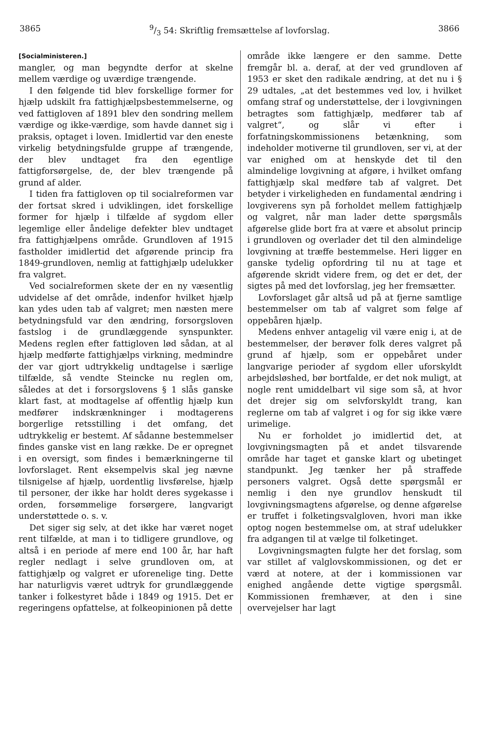38659/3 54: Skriftlig fremsættelse af lovforslag. 3866
[Socialministeren.]
mangler, og man begyndte derfor at skelne mellem værdige og uværdige trængende.
I den følgende tid blev forskellige former for hjælp udskilt fra fattighjælpsbestemmelserne, og ved fattigloven af 1891 blev den sondring mellem værdige og ikke-værdige, som havde dannet sig i praksis, optaget i loven. Imidlertid var den eneste virkelig betydningsfulde gruppe af trængende, der blev undtaget fra den egentlige fattigforsørgelse, de, der blev trængende på grund af alder.
I tiden fra fattigloven op til socialreformen var der fortsat skred i udviklingen, idet forskellige former for hjælp i tilfælde af sygdom eller legemlige eller åndelige defekter blev undtaget fra fattighjælpens område. Grundloven af 1915 fastholder imidlertid det afgørende princip fra 1849-grundloven, nemlig at fattighjælp udelukker fra valgret.
Ved socialreformen skete der en ny væsentlig udvidelse af det område, indenfor hvilket hjælp kan ydes uden tab af valgret; men næsten mere betydningsfuld var den ændring, forsorgsloven fastslog i de grundlæggende synspunkter. Medens reglen efter fattigloven lød sådan, at al hjælp medførte fattighjælps virkning, medmindre der var gjort udtrykkelig undtagelse i særlige tilfælde, så vendte Steincke nu reglen om, således at det i forsorgslovens § 1 slås ganske klart fast, at modtagelse af offentlig hjælp kun medfører indskrænkninger i modtagerens borgerlige retsstilling i det omfang, det udtrykkelig er bestemt. Af sådanne bestemmelser findes ganske vist en lang række. De er opregnet i en oversigt, som findes i bemærkningerne til lovforslaget. Rent eksempelvis skal jeg nævne tilsnigelse af hjælp, uordentlig livsførelse, hjælp til personer, der ikke har holdt deres sygekasse i orden, forsømmelige forsørgere, langvarigt understøttede o. s. v.
Det siger sig selv, at det ikke har været noget rent tilfælde, at man i to tidligere grundlove, og altså i en periode af mere end 100 år, har haft regler nedlagt i selve grundloven om, at fattighjælp og valgret er uforenelige ting. Dette har naturligvis været udtryk for grundlæggende tanker i folkestyret både i 1849 og 1915. Det er regeringens opfattelse, at folkeopinionen på dette
område ikke længere er den samme. Dette fremgår bl. a. deraf, at der ved grundloven af 1953 er sket den radikale ændring, at det nu i § 29 udtales, „at det bestemmes ved lov, i hvilket omfang straf og understøttelse, der i lovgivningen betragtes som fattighjælp, medfører tab af valgret“, og slår vi efter i forfatningskommissionens betænkning, som indeholder motiverne til grundloven, ser vi, at der var enighed om at henskyde det til den almindelige lovgivning at afgøre, i hvilket omfang fattighjælp skal medføre tab af valgret. Det betyder i virkeligheden en fundamental ændring i lovgiverens syn på forholdet mellem fattighjælp og valgret, når man lader dette spørgsmåls afgørelse glide bort fra at være et absolut princip i grundloven og overlader det til den almindelige lovgivning at træffe bestemmelse. Heri ligger en ganske tydelig opfordring til nu at tage et afgørende skridt videre frem, og det er det, der sigtes på med det lovforslag, jeg her fremsætter.
Lovforslaget går altså ud på at fjerne samtlige bestemmelser om tab af valgret som følge af oppebåren hjælp.
Medens enhver antagelig vil være enig i, at de bestemmelser, der berøver folk deres valgret på grund af hjælp, som er oppebåret under langvarige perioder af sygdom eller uforskyldt arbejdsløshed, bør bortfalde, er det nok muligt, at nogle rent umiddelbart vil sige som så, at hvor det drejer sig om selvforskyldt trang, kan reglerne om tab af valgret i og for sig ikke være urimelige.
Nu er forholdet jo imidlertid det, at lovgivningsmagten på et andet tilsvarende område har taget et ganske klart og ubetinget standpunkt. Jeg tænker her på straffede personers valgret. Også dette spørgsmål er nemlig i den nye grundlov henskudt til lovgivningsmagtens afgørelse, og denne afgørelse er truffet i folketingsvalgloven, hvori man ikke optog nogen bestemmelse om, at straf udelukker fra adgangen til at vælge til folketinget.
Lovgivningsmagten fulgte her det forslag, som var stillet af valglovskommissionen, og det er værd at notere, at der i kommissionen var enighed angående dette vigtige spørgsmål. Kommissionen fremhæver, at den i sine overvejelser har lagt